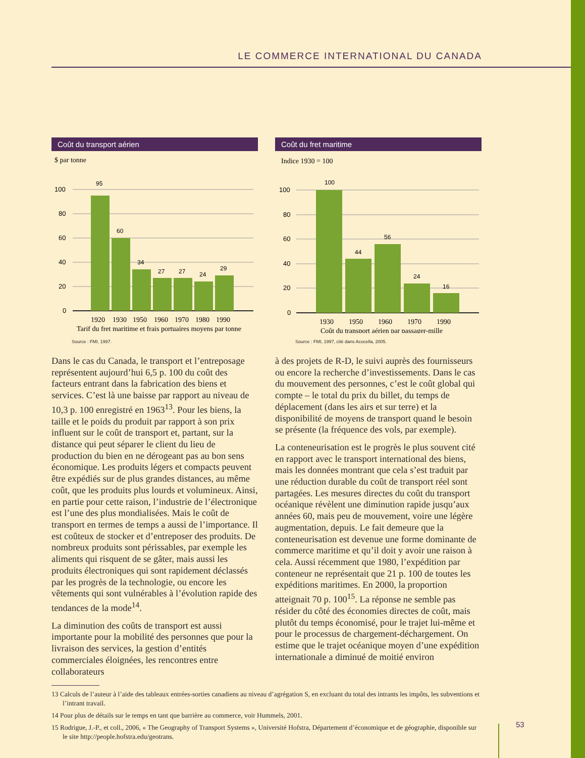LE COMMERCE INTERNATIONAL DU CANADA
Coût du transport aérien
$ par tonne
100
80
60
40
20
0
95
60
34
27
27
24
29
1920
1930
1950
1960
1970
1980
1990
Tarif du fret maritime et frais portuaires moyens par tonne
Source : FMI, 1997.
Coût du fret maritime
Indice 1930 = 100
100
80
60
40
20
0
100
44
56
24
16
1930
1950
1960
1970
1990
Coût du transport aérien par passager-mille
Source : FMI, 1997, cité dans Acocella, 2005.
Dans le cas du Canada, le transport et l’entreposage représentent aujourd’hui 6,5 p. 100 du coût des facteurs entrant dans la fabrication des biens et services. C’est là une baisse par rapport au niveau de 10,3 p. 100 enregistré en 1963<sup>13</sup>. Pour les biens, la taille et le poids du produit par rapport à son prix influent sur le coût de transport et, partant, sur la distance qui peut séparer le client du lieu de production du bien en ne dérogeant pas au bon sens économique. Les produits légers et compacts peuvent être expédiés sur de plus grandes distances, au même coût, que les produits plus lourds et volumineux. Ainsi, en partie pour cette raison, l’industrie de l’électronique est l’une des plus mondialisées. Mais le coût de transport en termes de temps a aussi de l’importance. Il est coûteux de stocker et d’entreposer des produits. De nombreux produits sont périssables, par exemple les aliments qui risquent de se gâter, mais aussi les produits électroniques qui sont rapidement déclassés par les progrès de la technologie, ou encore les vêtements qui sont vulnérables à l’évolution rapide des tendances de la mode<sup>14</sup>.
La diminution des coûts de transport est aussi importante pour la mobilité des personnes que pour la livraison des services, la gestion d’entités commerciales éloignées, les rencontres entre collaborateurs
à des projets de R-D, le suivi auprès des fournisseurs ou encore la recherche d’investissements. Dans le cas du mouvement des personnes, c’est le coût global qui compte – le total du prix du billet, du temps de déplacement (dans les airs et sur terre) et la disponibilité de moyens de transport quand le besoin se présente (la fréquence des vols, par exemple).
La conteneurisation est le progrès le plus souvent cité en rapport avec le transport international des biens, mais les données montrant que cela s’est traduit par une réduction durable du coût de transport réel sont partagées. Les mesures directes du coût du transport océanique révèlent une diminution rapide jusqu’aux années 60, mais peu de mouvement, voire une légère augmentation, depuis. Le fait demeure que la conteneurisation est devenue une forme dominante de commerce maritime et qu’il doit y avoir une raison à cela. Aussi récemment que 1980, l’expédition par conteneur ne représentait que 21 p. 100 de toutes les expéditions maritimes. En 2000, la proportion atteignait 70 p. 100<sup>15</sup>. La réponse ne semble pas résider du côté des économies directes de coût, mais plutôt du temps économisé, pour le trajet lui-même et pour le processus de chargement-déchargement. On estime que le trajet océanique moyen d’une expédition internationale a diminué de moitié environ
13 Calculs de l’auteur à l’aide des tableaux entrées-sorties canadiens au niveau d’agrégation S, en excluant du total des intrants les impôts, les subventions et l’intrant travail.
14 Pour plus de détails sur le temps en tant que barrière au commerce, voir Hummels, 2001.
15 Rodrigue, J.-P., et coll., 2006, « The Geography of Transport Systems », Université Hofstra, Département d’économique et de géographie, disponible sur le site http://people.hofstra.edu/geotrans.
53